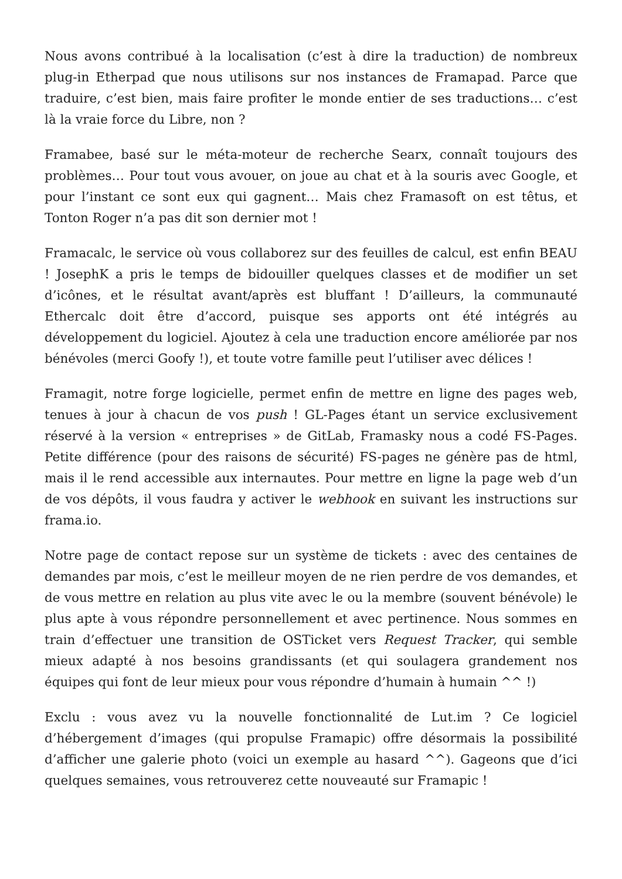Nous avons contribué à la localisation (c’est à dire la traduction) de nombreux plug-in Etherpad que nous utilisons sur nos instances de Framapad. Parce que traduire, c’est bien, mais faire profiter le monde entier de ses traductions… c’est là la vraie force du Libre, non ?
Framabee, basé sur le méta-moteur de recherche Searx, connaît toujours des problèmes… Pour tout vous avouer, on joue au chat et à la souris avec Google, et pour l’instant ce sont eux qui gagnent… Mais chez Framasoft on est têtus, et Tonton Roger n’a pas dit son dernier mot !
Framacalc, le service où vous collaborez sur des feuilles de calcul, est enfin BEAU ! JosephK a pris le temps de bidouiller quelques classes et de modifier un set d’icônes, et le résultat avant/après est bluffant ! D’ailleurs, la communauté Ethercalc doit être d’accord, puisque ses apports ont été intégrés au développement du logiciel. Ajoutez à cela une traduction encore améliorée par nos bénévoles (merci Goofy !), et toute votre famille peut l’utiliser avec délices !
Framagit, notre forge logicielle, permet enfin de mettre en ligne des pages web, tenues à jour à chacun de vos push ! GL-Pages étant un service exclusivement réservé à la version « entreprises » de GitLab, Framasky nous a codé FS-Pages. Petite différence (pour des raisons de sécurité) FS-pages ne génère pas de html, mais il le rend accessible aux internautes. Pour mettre en ligne la page web d’un de vos dépôts, il vous faudra y activer le webhook en suivant les instructions sur frama.io.
Notre page de contact repose sur un système de tickets : avec des centaines de demandes par mois, c’est le meilleur moyen de ne rien perdre de vos demandes, et de vous mettre en relation au plus vite avec le ou la membre (souvent bénévole) le plus apte à vous répondre personnellement et avec pertinence. Nous sommes en train d’effectuer une transition de OSTicket vers Request Tracker, qui semble mieux adapté à nos besoins grandissants (et qui soulagera grandement nos équipes qui font de leur mieux pour vous répondre d’humain à humain ^^ !)
Exclu : vous avez vu la nouvelle fonctionnalité de Lut.im ? Ce logiciel d’hébergement d’images (qui propulse Framapic) offre désormais la possibilité d’afficher une galerie photo (voici un exemple au hasard ^^). Gageons que d’ici quelques semaines, vous retrouverez cette nouveauté sur Framapic !